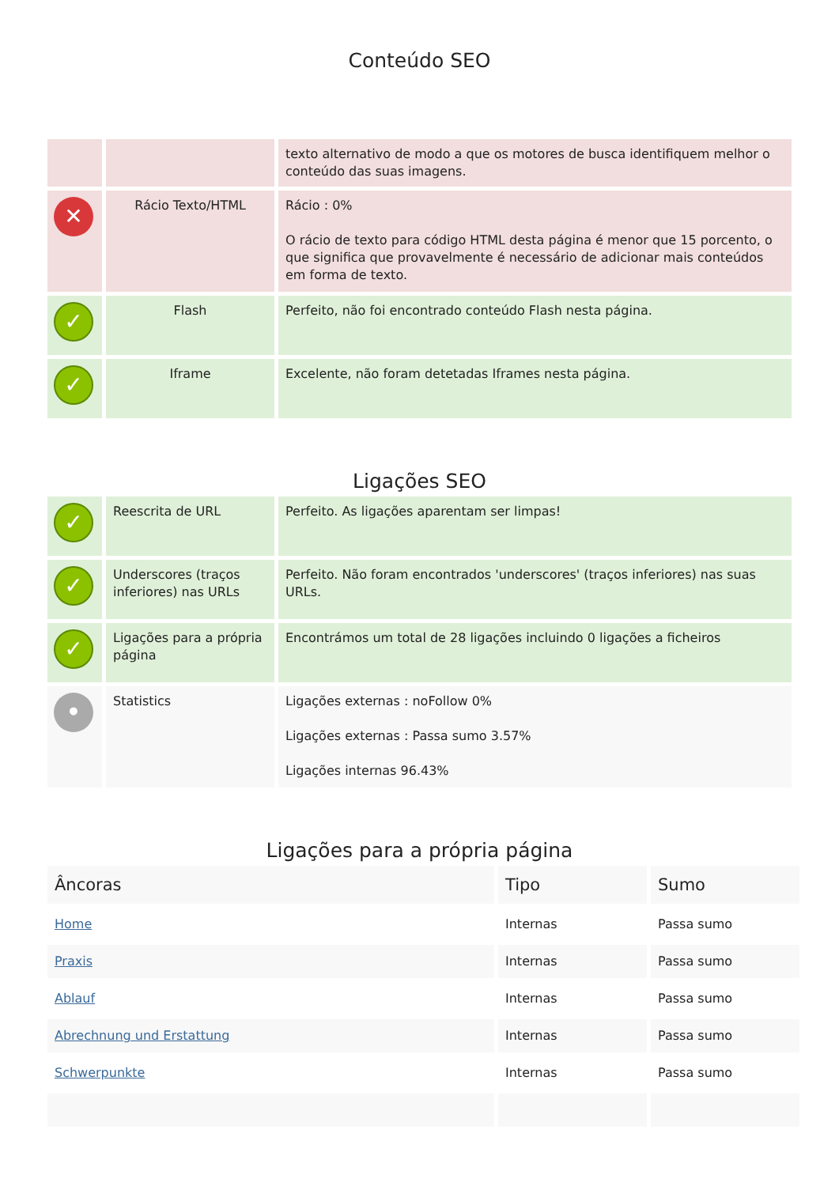Conteúdo SEO
| | | texto alternativo de modo a que os motores de busca identifiquem melhor o conteúdo das suas imagens. |
| ✕ | Rácio Texto/HTML | Rácio : 0% O rácio de texto para código HTML desta página é menor que 15 porcento, o que significa que provavelmente é necessário de adicionar mais conteúdos em forma de texto. |
| ✓ | Flash | Perfeito, não foi encontrado conteúdo Flash nesta página. |
| ✓ | Iframe | Excelente, não foram detetadas Iframes nesta página. |
Ligações SEO
| ✓ | Reescrita de URL | Perfeito. As ligações aparentam ser limpas! |
| ✓ | Underscores (traços inferiores) nas URLs | Perfeito. Não foram encontrados 'underscores' (traços inferiores) nas suas URLs. |
| ✓ | Ligações para a própria página | Encontrámos um total de 28 ligações incluindo 0 ligações a ficheiros |
| • | Statistics | Ligações externas : noFollow 0% Ligações externas : Passa sumo 3.57% Ligações internas 96.43% |
Ligações para a própria página
| Âncoras | Tipo | Sumo |
| --- | --- | --- |
| Home | Internas | Passa sumo |
| Praxis | Internas | Passa sumo |
| Ablauf | Internas | Passa sumo |
| Abrechnung und Erstattung | Internas | Passa sumo |
| Schwerpunkte | Internas | Passa sumo |